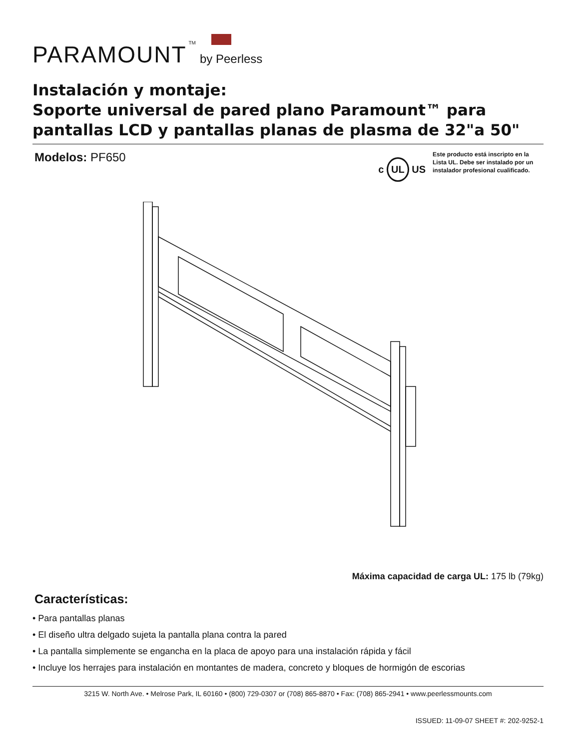PARAMOUNT TM by Peerless
Instalación y montaje:
Soporte universal de pared plano Paramount™ para pantallas LCD y pantallas planas de plasma de 32"a 50"
Modelos: PF650
c UL US
Este producto está inscripto en la Lista UL. Debe ser instalado por un instalador profesional cualificado.
Máxima capacidad de carga UL: 175 lb (79kg)
Características:
• Para pantallas planas
• El diseño ultra delgado sujeta la pantalla plana contra la pared
• La pantalla simplemente se engancha en la placa de apoyo para una instalación rápida y fácil
• Incluye los herrajes para instalación en montantes de madera, concreto y bloques de hormigón de escorias
3215 W. North Ave. • Melrose Park, IL 60160 • (800) 729-0307 or (708) 865-8870 • Fax: (708) 865-2941 • www.peerlessmounts.com
ISSUED: 11-09-07 SHEET #: 202-9252-1